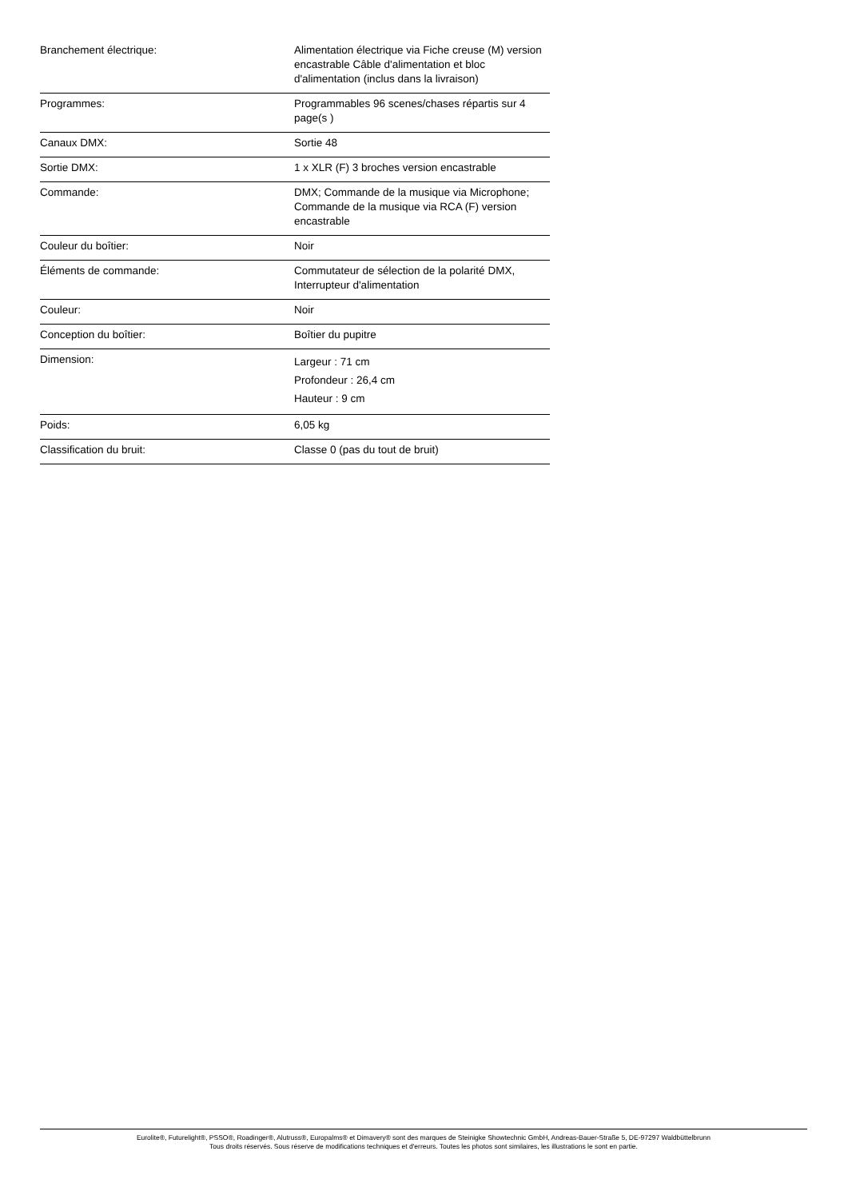| Branchement électrique: | Alimentation électrique via Fiche creuse (M) version encastrable Câble d'alimentation et bloc d'alimentation (inclus dans la livraison) |
| Programmes: | Programmables 96 scenes/chases répartis sur 4 page(s ) |
| Canaux DMX: | Sortie 48 |
| Sortie DMX: | 1 x XLR (F) 3 broches version encastrable |
| Commande: | DMX; Commande de la musique via Microphone; Commande de la musique via RCA (F) version encastrable |
| Couleur du boîtier: | Noir |
| Éléments de commande: | Commutateur de sélection de la polarité DMX, Interrupteur d'alimentation |
| Couleur: | Noir |
| Conception du boîtier: | Boîtier du pupitre |
| Dimension: | Largeur : 71 cm Profondeur : 26,4 cm Hauteur : 9 cm |
| Poids: | 6,05 kg |
| Classification du bruit: | Classe 0 (pas du tout de bruit) |
Eurolite®, Futurelight®, PSSO®, Roadinger®, Alutruss®, Europalms® et Dimavery® sont des marques de Steinigke Showtechnic GmbH, Andreas-Bauer-Straße 5, DE-97297 Waldbüttelbrunn
Tous droits réservés. Sous réserve de modifications techniques et d'erreurs. Toutes les photos sont similaires, les illustrations le sont en partie.